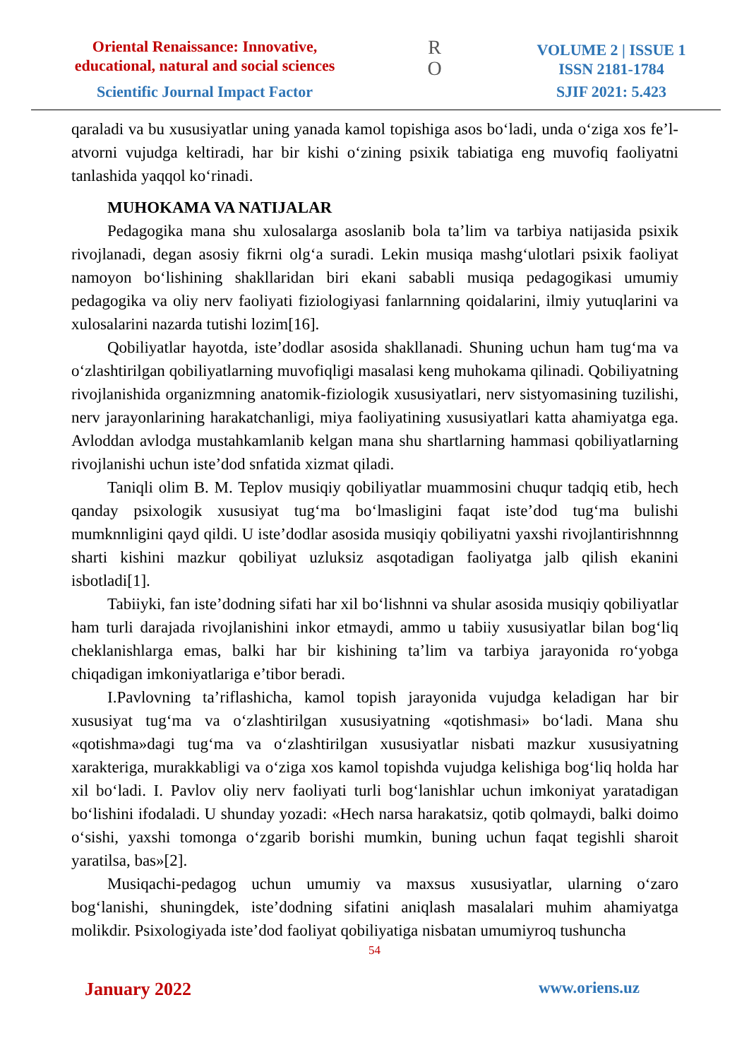Oriental Renaissance: Innovative, educational, natural and social sciences
Scientific Journal Impact Factor
R
O
VOLUME 2 | ISSUE 1
ISSN 2181-1784
SJIF 2021: 5.423
qaraladi va bu xususiyatlar uning yanada kamol topishiga asos bo‘ladi, unda o‘ziga xos fe’l-atvorni vujudga keltiradi, har bir kishi o‘zining psixik tabiatiga eng muvofiq faoliyatni tanlashida yaqqol ko‘rinadi.
MUHOKAMA VA NATIJALAR
Pedagogika mana shu xulosalarga asoslanib bola ta’lim va tarbiya natijasida psixik rivojlanadi, degan asosiy fikrni olg‘a suradi. Lekin musiqa mashg‘ulotlari psixik faoliyat namoyon bo‘lishining shakllaridan biri ekani sababli musiqa pedagogikasi umumiy pedagogika va oliy nerv faoliyati fiziologiyasi fanlarnning qoidalarini, ilmiy yutuqlarini va xulosalarini nazarda tutishi lozim[16].
Qobiliyatlar hayotda, iste’dodlar asosida shakllanadi. Shuning uchun ham tug‘ma va o‘zlashtirilgan qobiliyatlarning muvofiqligi masalasi keng muhokama qilinadi. Qobiliyatning rivojlanishida organizmning anatomik-fiziologik xususiyatlari, nerv sistyomasining tuzilishi, nerv jarayonlarining harakatchanligi, miya faoliyatining xususiyatlari katta ahamiyatga ega. Avloddan avlodga mustahkamlanib kelgan mana shu shartlarning hammasi qobiliyatlarning rivojlanishi uchun iste’dod snfatida xizmat qiladi.
Taniqli olim B. M. Teplov musiqiy qobiliyatlar muammosini chuqur tadqiq etib, hech qanday psixologik xususiyat tug‘ma bo‘lmasligini faqat iste’dod tug‘ma bulishi mumknnligini qayd qildi. U iste’dodlar asosida musiqiy qobiliyatni yaxshi rivojlantirishnnng sharti kishini mazkur qobiliyat uzluksiz asqotadigan faoliyatga jalb qilish ekanini isbotladi[1].
Tabiiyki, fan iste’dodning sifati har xil bo‘lishnni va shular asosida musiqiy qobiliyatlar ham turli darajada rivojlanishini inkor etmaydi, ammo u tabiiy xususiyatlar bilan bog‘liq cheklanishlarga emas, balki har bir kishining ta’lim va tarbiya jarayonida ro‘yobga chiqadigan imkoniyatlariga e’tibor beradi.
I.Pavlovning ta’riflashicha, kamol topish jarayonida vujudga keladigan har bir xususiyat tug‘ma va o‘zlashtirilgan xususiyatning «qotishmasi» bo‘ladi. Mana shu «qotishma»dagi tug‘ma va o‘zlashtirilgan xususiyatlar nisbati mazkur xususiyatning xarakteriga, murakkabligi va o‘ziga xos kamol topishda vujudga kelishiga bog‘liq holda har xil bo‘ladi. I. Pavlov oliy nerv faoliyati turli bog‘lanishlar uchun imkoniyat yaratadigan bo‘lishini ifodaladi. U shunday yozadi: «Hech narsa harakatsiz, qotib qolmaydi, balki doimo o‘sishi, yaxshi tomonga o‘zgarib borishi mumkin, buning uchun faqat tegishli sharoit yaratilsa, bas»[2].
Musiqachi-pedagog uchun umumiy va maxsus xususiyatlar, ularning o‘zaro bog‘lanishi, shuningdek, iste’dodning sifatini aniqlash masalalari muhim ahamiyatga molikdir. Psixologiyada iste’dod faoliyat qobiliyatiga nisbatan umumiyroq tushuncha
54
January 2022 www.oriens.uz